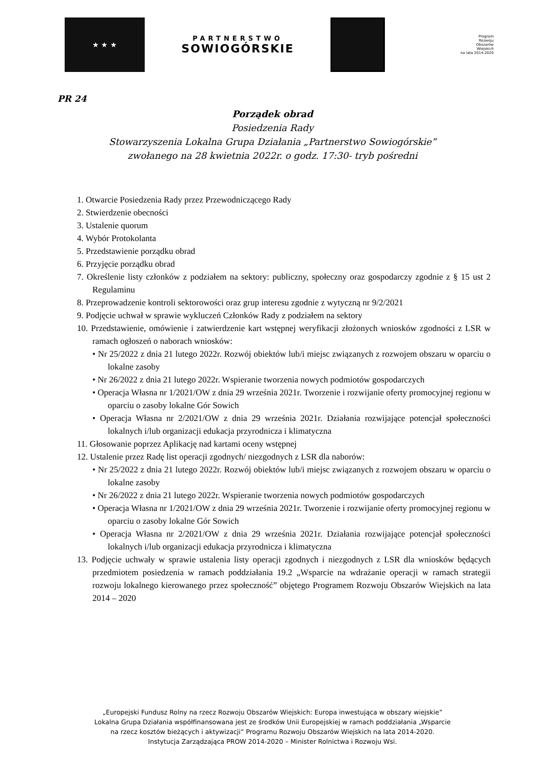★ ★ ★
PARTNERSTWO
SOWIOGÓRSKIE
Program
Rozwoju
Obszarów
Wiejskich
na lata 2014-2020
PR 24
Porządek obrad
Posiedzenia Rady
Stowarzyszenia Lokalna Grupa Działania „Partnerstwo Sowiogórskie”
zwołanego na 28 kwietnia 2022r. o godz. 17:30- tryb pośredni
1. Otwarcie Posiedzenia Rady przez Przewodniczącego Rady
2. Stwierdzenie obecności
3. Ustalenie quorum
4. Wybór Protokolanta
5. Przedstawienie porządku obrad
6. Przyjęcie porządku obrad
7. Określenie listy członków z podziałem na sektory: publiczny, społeczny oraz gospodarczy zgodnie z § 15 ust 2 Regulaminu
8. Przeprowadzenie kontroli sektorowości oraz grup interesu zgodnie z wytyczną nr 9/2/2021
9. Podjęcie uchwał w sprawie wykluczeń Członków Rady z podziałem na sektory
10. Przedstawienie, omówienie i zatwierdzenie kart wstępnej weryfikacji złożonych wniosków zgodności z LSR w ramach ogłoszeń o naborach wniosków:
• Nr 25/2022 z dnia 21 lutego 2022r. Rozwój obiektów lub/i miejsc związanych z rozwojem obszaru w oparciu o lokalne zasoby
• Nr 26/2022 z dnia 21 lutego 2022r. Wspieranie tworzenia nowych podmiotów gospodarczych
• Operacja Własna nr 1/2021/OW z dnia 29 września 2021r. Tworzenie i rozwijanie oferty promocyjnej regionu w oparciu o zasoby lokalne Gór Sowich
• Operacja Własna nr 2/2021/OW z dnia 29 września 2021r. Działania rozwijające potencjał społeczności lokalnych i/lub organizacji edukacja przyrodnicza i klimatyczna
11. Głosowanie poprzez Aplikację nad kartami oceny wstępnej
12. Ustalenie przez Radę list operacji zgodnych/ niezgodnych z LSR dla naborów:
• Nr 25/2022 z dnia 21 lutego 2022r. Rozwój obiektów lub/i miejsc związanych z rozwojem obszaru w oparciu o lokalne zasoby
• Nr 26/2022 z dnia 21 lutego 2022r. Wspieranie tworzenia nowych podmiotów gospodarczych
• Operacja Własna nr 1/2021/OW z dnia 29 września 2021r. Tworzenie i rozwijanie oferty promocyjnej regionu w oparciu o zasoby lokalne Gór Sowich
• Operacja Własna nr 2/2021/OW z dnia 29 września 2021r. Działania rozwijające potencjał społeczności lokalnych i/lub organizacji edukacja przyrodnicza i klimatyczna
13. Podjęcie uchwały w sprawie ustalenia listy operacji zgodnych i niezgodnych z LSR dla wniosków będących przedmiotem posiedzenia w ramach poddziałania 19.2 „Wsparcie na wdrażanie operacji w ramach strategii rozwoju lokalnego kierowanego przez społeczność” objętego Programem Rozwoju Obszarów Wiejskich na lata 2014 – 2020
„Europejski Fundusz Rolny na rzecz Rozwoju Obszarów Wiejskich: Europa inwestująca w obszary wiejskie”
Lokalna Grupa Działania współfinansowana jest ze środków Unii Europejskiej w ramach poddziałania „Wsparcie
na rzecz kosztów bieżących i aktywizacji” Programu Rozwoju Obszarów Wiejskich na lata 2014-2020.
Instytucja Zarządzająca PROW 2014-2020 – Minister Rolnictwa i Rozwoju Wsi.